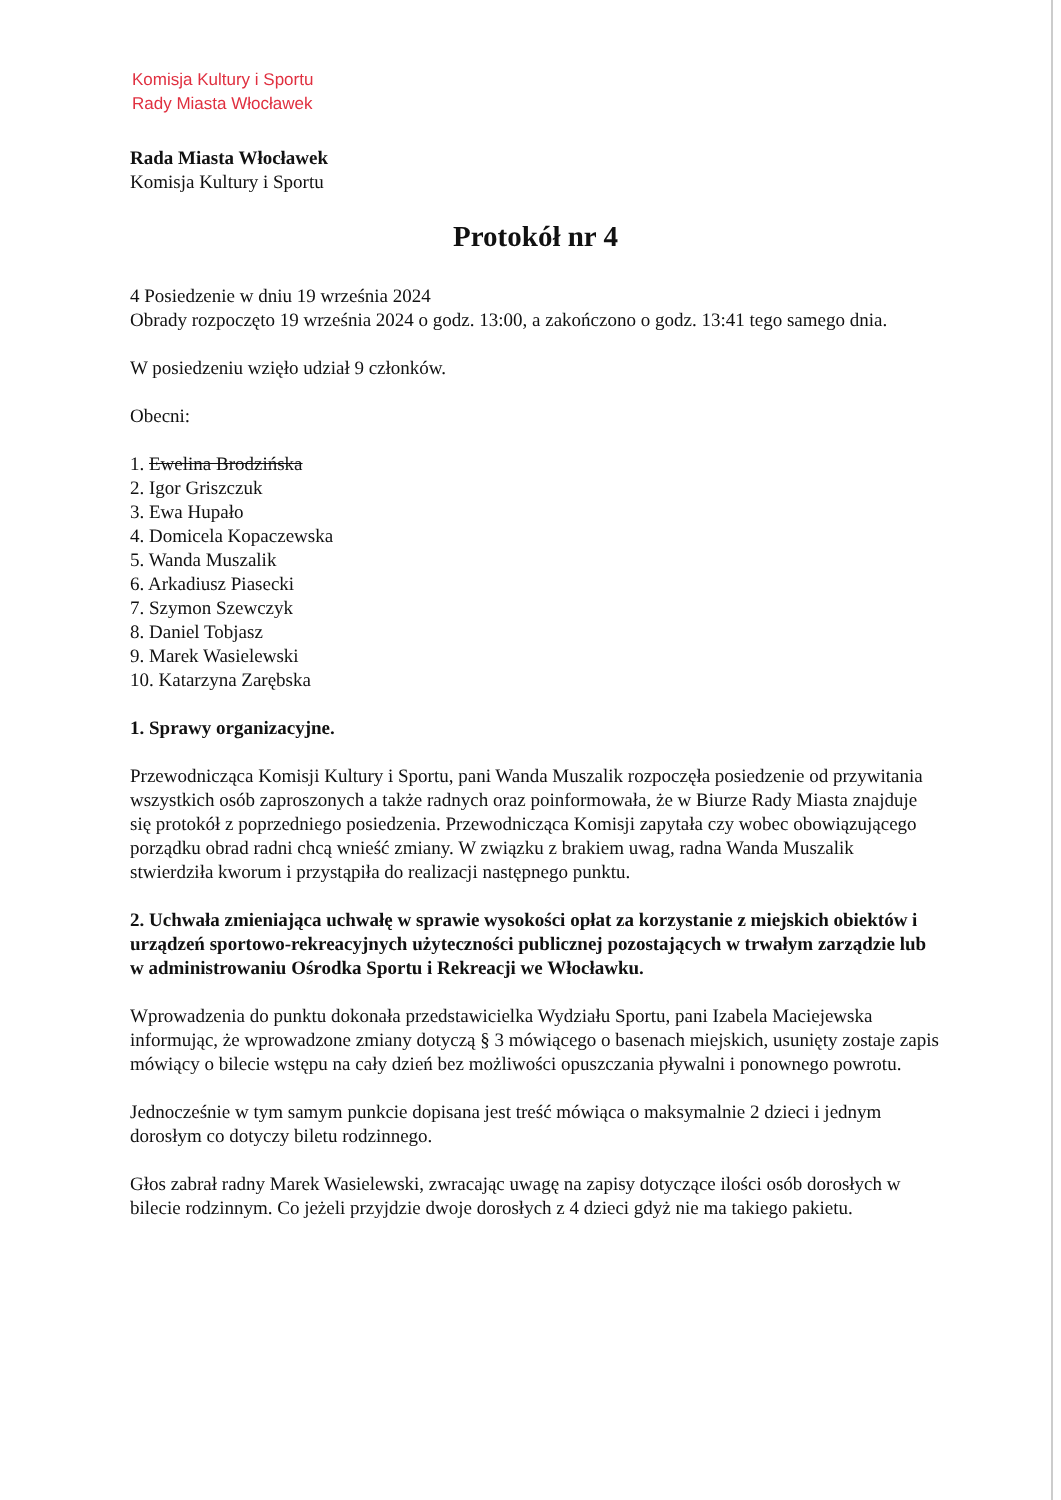Komisja Kultury i Sportu
Rady Miasta Włocławek
Rada Miasta Włocławek
Komisja Kultury i Sportu
Protokół nr 4
4 Posiedzenie w dniu 19 września 2024
Obrady rozpoczęto 19 września 2024 o godz. 13:00, a zakończono o godz. 13:41 tego samego dnia.
W posiedzeniu wzięło udział 9 członków.
Obecni:
1. Ewelina Brodzińska
2. Igor Griszczuk
3. Ewa Hupało
4. Domicela Kopaczewska
5. Wanda Muszalik
6. Arkadiusz Piasecki
7. Szymon Szewczyk
8. Daniel Tobjasz
9. Marek Wasielewski
10. Katarzyna Zarębska
1. Sprawy organizacyjne.
Przewodnicząca Komisji Kultury i Sportu, pani Wanda Muszalik rozpoczęła posiedzenie od przywitania wszystkich osób zaproszonych a także radnych oraz poinformowała, że w Biurze Rady Miasta znajduje się protokół z poprzedniego posiedzenia. Przewodnicząca Komisji zapytała czy wobec obowiązującego porządku obrad radni chcą wnieść zmiany. W związku z brakiem uwag, radna Wanda Muszalik stwierdziła kworum i przystąpiła do realizacji następnego punktu.
2. Uchwała zmieniająca uchwałę w sprawie wysokości opłat za korzystanie z miejskich obiektów i urządzeń sportowo-rekreacyjnych użyteczności publicznej pozostających w trwałym zarządzie lub w administrowaniu Ośrodka Sportu i Rekreacji we Włocławku.
Wprowadzenia do punktu dokonała przedstawicielka Wydziału Sportu, pani Izabela Maciejewska informując, że wprowadzone zmiany dotyczą § 3 mówiącego o basenach miejskich, usunięty zostaje zapis mówiący o bilecie wstępu na cały dzień bez możliwości opuszczania pływalni i ponownego powrotu.
Jednocześnie w tym samym punkcie dopisana jest treść mówiąca o maksymalnie 2 dzieci i jednym dorosłym co dotyczy biletu rodzinnego.
Głos zabrał radny Marek Wasielewski, zwracając uwagę na zapisy dotyczące ilości osób dorosłych w bilecie rodzinnym. Co jeżeli przyjdzie dwoje dorosłych z 4 dzieci gdyż nie ma takiego pakietu.